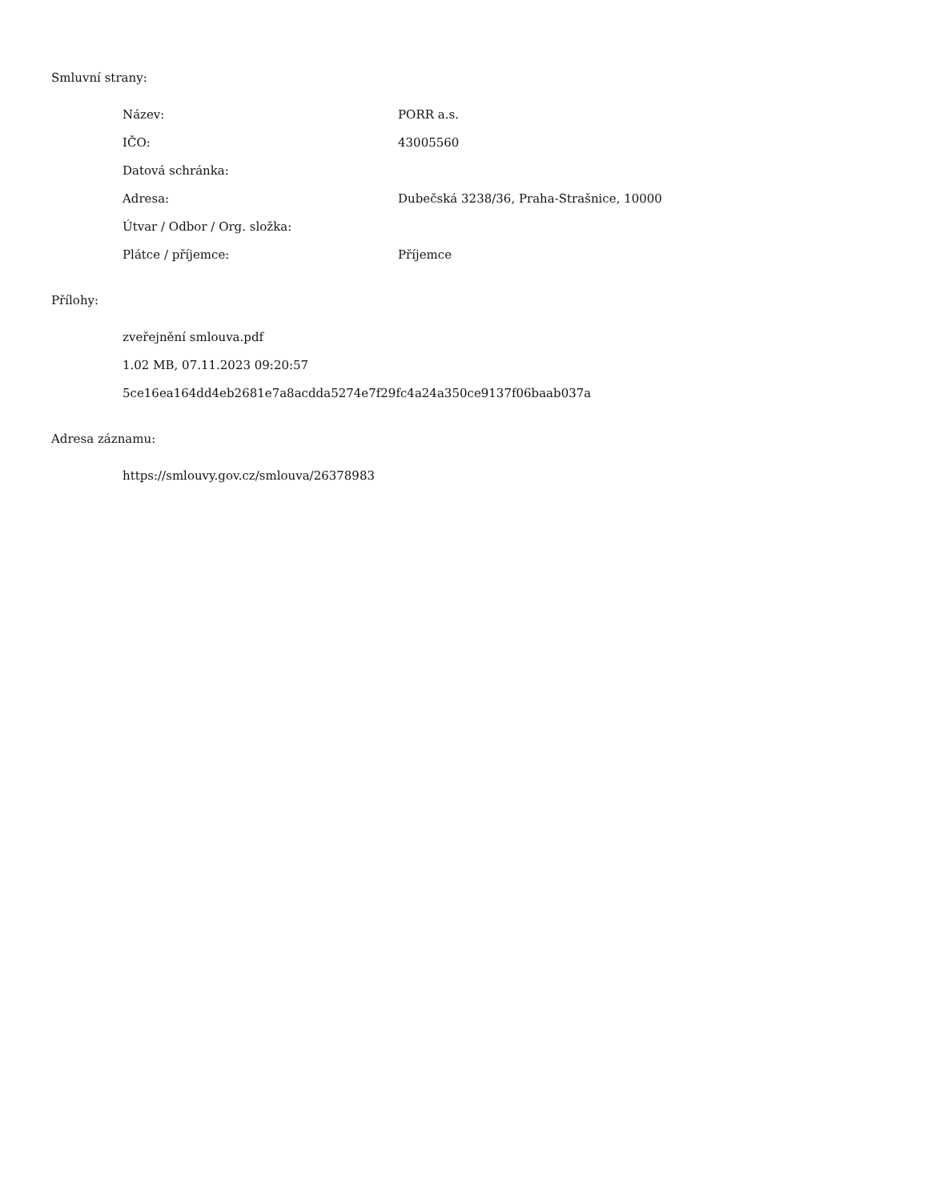Smluvní strany:
| Název: | PORR a.s. |
| IČO: | 43005560 |
| Datová schránka: | |
| Adresa: | Dubečská 3238/36, Praha-Strašnice, 10000 |
| Útvar / Odbor / Org. složka: | |
| Plátce / příjemce: | Příjemce |
Přílohy:
zveřejnění smlouva.pdf
1.02 MB, 07.11.2023 09:20:57
5ce16ea164dd4eb2681e7a8acdda5274e7f29fc4a24a350ce9137f06baab037a
Adresa záznamu:
https://smlouvy.gov.cz/smlouva/26378983